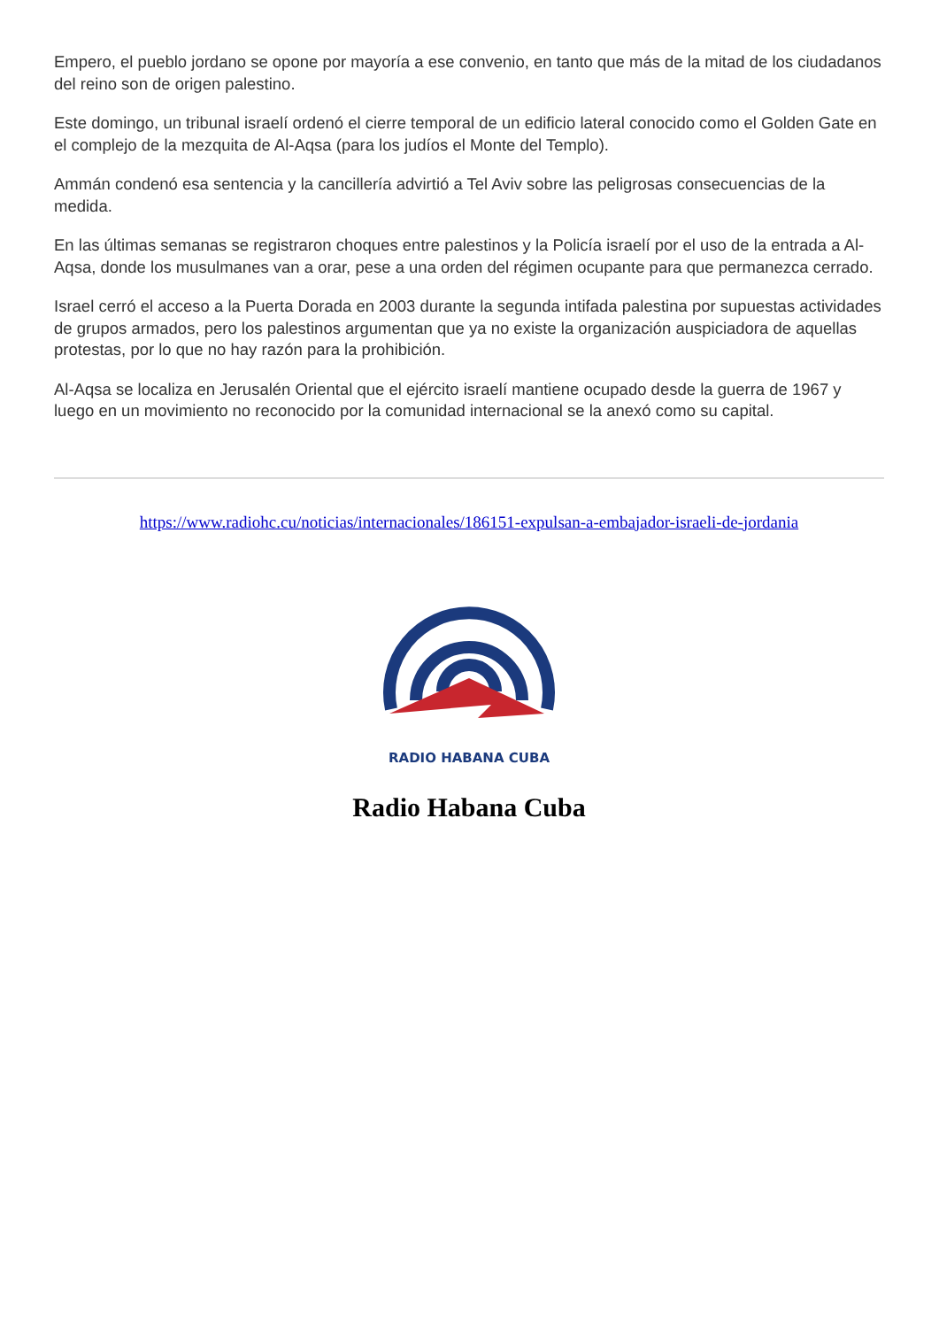Empero, el pueblo jordano se opone por mayoría a ese convenio, en tanto que más de la mitad de los ciudadanos del reino son de origen palestino.
Este domingo, un tribunal israelí ordenó el cierre temporal de un edificio lateral conocido como el Golden Gate en el complejo de la mezquita de Al-Aqsa (para los judíos el Monte del Templo).
Ammán condenó esa sentencia y la cancillería advirtió a Tel Aviv sobre las peligrosas consecuencias de la medida.
En las últimas semanas se registraron choques entre palestinos y la Policía israelí por el uso de la entrada a Al-Aqsa, donde los musulmanes van a orar, pese a una orden del régimen ocupante para que permanezca cerrado.
Israel cerró el acceso a la Puerta Dorada en 2003 durante la segunda intifada palestina por supuestas actividades de grupos armados, pero los palestinos argumentan que ya no existe la organización auspiciadora de aquellas protestas, por lo que no hay razón para la prohibición.
Al-Aqsa se localiza en Jerusalén Oriental que el ejército israelí mantiene ocupado desde la guerra de 1967 y luego en un movimiento no reconocido por la comunidad internacional se la anexó como su capital.
https://www.radiohc.cu/noticias/internacionales/186151-expulsan-a-embajador-israeli-de-jordania
RADIO HABANA CUBA
Radio Habana Cuba